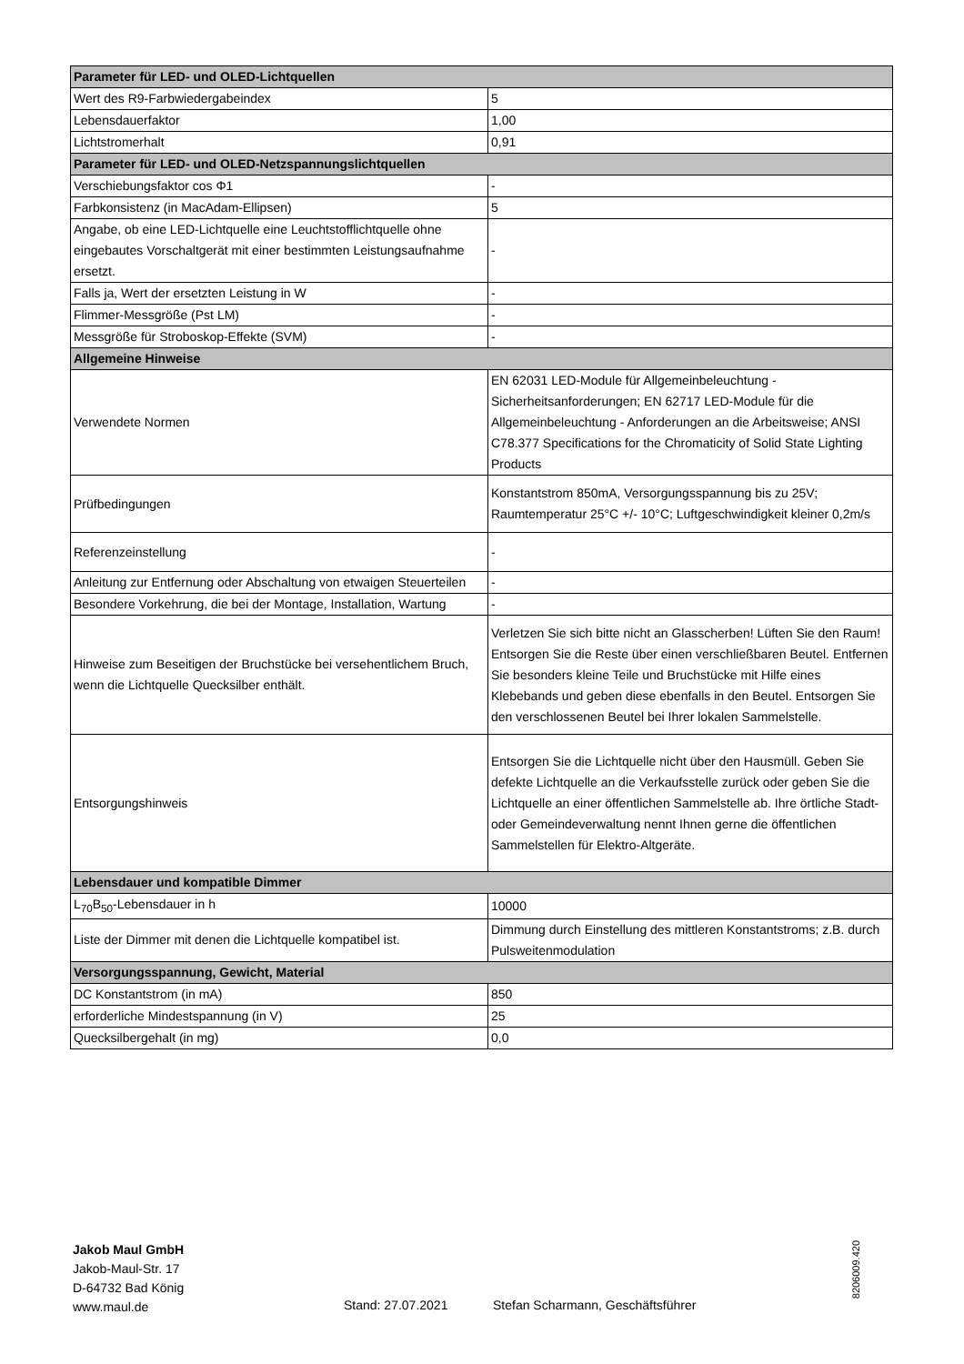| Parameter für LED- und OLED-Lichtquellen | |
| --- | --- |
| Wert des R9-Farbwiedergabeindex | 5 |
| Lebensdauerfaktor | 1,00 |
| Lichtstromerhalt | 0,91 |
| Parameter für LED- und OLED-Netzspannungslichtquellen | |
| Verschiebungsfaktor cos Φ1 | - |
| Farbkonsistenz (in MacAdam-Ellipsen) | 5 |
| Angabe, ob eine LED-Lichtquelle eine Leuchtstofflichtquelle ohne eingebautes Vorschaltgerät mit einer bestimmten Leistungsaufnahme ersetzt. | - |
| Falls ja, Wert der ersetzten Leistung in W | - |
| Flimmer-Messgröße (Pst LM) | - |
| Messgröße für Stroboskop-Effekte (SVM) | - |
| Allgemeine Hinweise | |
| Verwendete Normen | EN 62031 LED-Module für Allgemeinbeleuchtung - Sicherheitsanforderungen; EN 62717 LED-Module für die Allgemeinbeleuchtung - Anforderungen an die Arbeitsweise; ANSI C78.377 Specifications for the Chromaticity of Solid State Lighting Products |
| Prüfbedingungen | Konstantstrom 850mA, Versorgungsspannung bis zu 25V; Raumtemperatur 25°C +/- 10°C; Luftgeschwindigkeit kleiner 0,2m/s |
| Referenzeinstellung | - |
| Anleitung zur Entfernung oder Abschaltung von etwaigen Steuerteilen | - |
| Besondere Vorkehrung, die bei der Montage, Installation, Wartung | - |
| Hinweise zum Beseitigen der Bruchstücke bei versehentlichem Bruch, wenn die Lichtquelle Quecksilber enthält. | Verletzen Sie sich bitte nicht an Glasscherben! Lüften Sie den Raum! Entsorgen Sie die Reste über einen verschließbaren Beutel. Entfernen Sie besonders kleine Teile und Bruchstücke mit Hilfe eines Klebebands und geben diese ebenfalls in den Beutel. Entsorgen Sie den verschlossenen Beutel bei Ihrer lokalen Sammelstelle. |
| Entsorgungshinweis | Entsorgen Sie die Lichtquelle nicht über den Hausmüll. Geben Sie defekte Lichtquelle an die Verkaufsstelle zurück oder geben Sie die Lichtquelle an einer öffentlichen Sammelstelle ab. Ihre örtliche Stadt- oder Gemeindeverwaltung nennt Ihnen gerne die öffentlichen Sammelstellen für Elektro-Altgeräte. |
| Lebensdauer und kompatible Dimmer | |
| L<sub>70</sub>B<sub>50</sub>-Lebensdauer in h | 10000 |
| Liste der Dimmer mit denen die Lichtquelle kompatibel ist. | Dimmung durch Einstellung des mittleren Konstantstroms; z.B. durch Pulsweitenmodulation |
| Versorgungsspannung, Gewicht, Material | |
| DC Konstantstrom (in mA) | 850 |
| erforderliche Mindestspannung (in V) | 25 |
| Quecksilbergehalt (in mg) | 0,0 |
Jakob Maul GmbH
Jakob-Maul-Str. 17
D-64732 Bad König
www.maul.de
Stand: 27.07.2021
Stefan Scharmann, Geschäftsführer
8206009.420